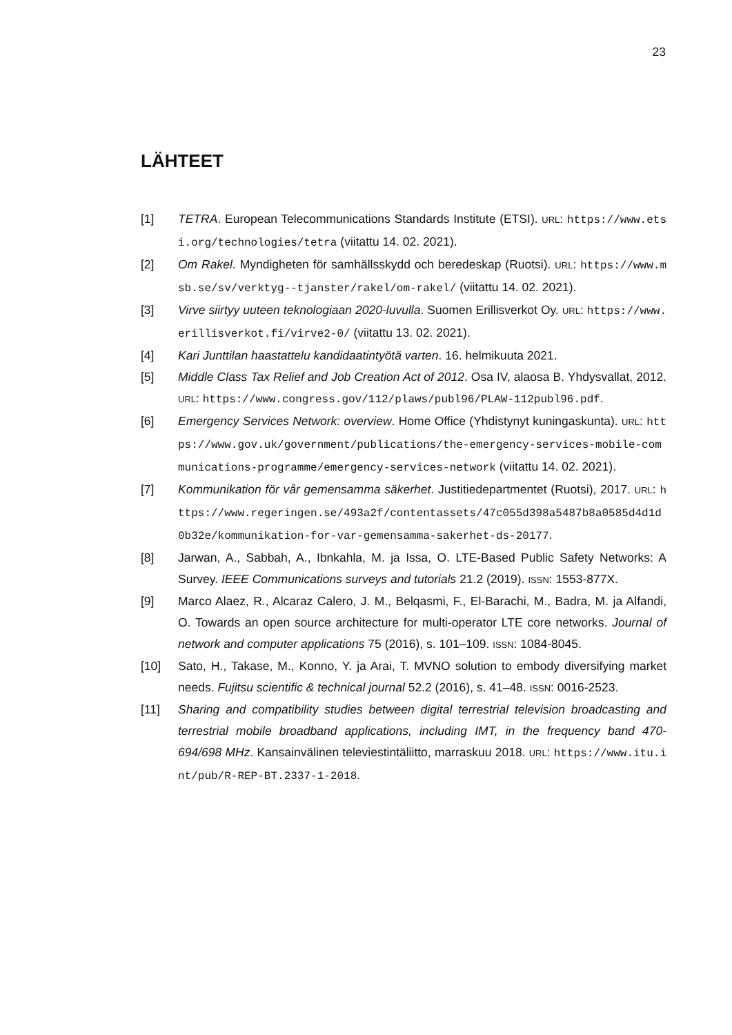23
LÄHTEET
[1] TETRA. European Telecommunications Standards Institute (ETSI). URL: https://www.etsi.org/technologies/tetra (viitattu 14. 02. 2021).
[2] Om Rakel. Myndigheten för samhällsskydd och beredeskap (Ruotsi). URL: https://www.msb.se/sv/verktyg--tjanster/rakel/om-rakel/ (viitattu 14. 02. 2021).
[3] Virve siirtyy uuteen teknologiaan 2020-luvulla. Suomen Erillisverkot Oy. URL: https://www.erillisverkot.fi/virve2-0/ (viitattu 13. 02. 2021).
[4] Kari Junttilan haastattelu kandidaatintyötä varten. 16. helmikuuta 2021.
[5] Middle Class Tax Relief and Job Creation Act of 2012. Osa IV, alaosa B. Yhdysvallat, 2012. URL: https://www.congress.gov/112/plaws/publ96/PLAW-112publ96.pdf.
[6] Emergency Services Network: overview. Home Office (Yhdistynyt kuningaskunta). URL: https://www.gov.uk/government/publications/the-emergency-services-mobile-communications-programme/emergency-services-network (viitattu 14. 02. 2021).
[7] Kommunikation för vår gemensamma säkerhet. Justitiedepartmentet (Ruotsi), 2017. URL: https://www.regeringen.se/493a2f/contentassets/47c055d398a5487b8a0585d4d1d0b32e/kommunikation-for-var-gemensamma-sakerhet-ds-20177.
[8] Jarwan, A., Sabbah, A., Ibnkahla, M. ja Issa, O. LTE-Based Public Safety Networks: A Survey. IEEE Communications surveys and tutorials 21.2 (2019). ISSN: 1553-877X.
[9] Marco Alaez, R., Alcaraz Calero, J. M., Belqasmi, F., El-Barachi, M., Badra, M. ja Alfandi, O. Towards an open source architecture for multi-operator LTE core networks. Journal of network and computer applications 75 (2016), s. 101–109. ISSN: 1084-8045.
[10] Sato, H., Takase, M., Konno, Y. ja Arai, T. MVNO solution to embody diversifying market needs. Fujitsu scientific & technical journal 52.2 (2016), s. 41–48. ISSN: 0016-2523.
[11] Sharing and compatibility studies between digital terrestrial television broadcasting and terrestrial mobile broadband applications, including IMT, in the frequency band 470-694/698 MHz. Kansainvälinen televiestintäliitto, marraskuu 2018. URL: https://www.itu.int/pub/R-REP-BT.2337-1-2018.